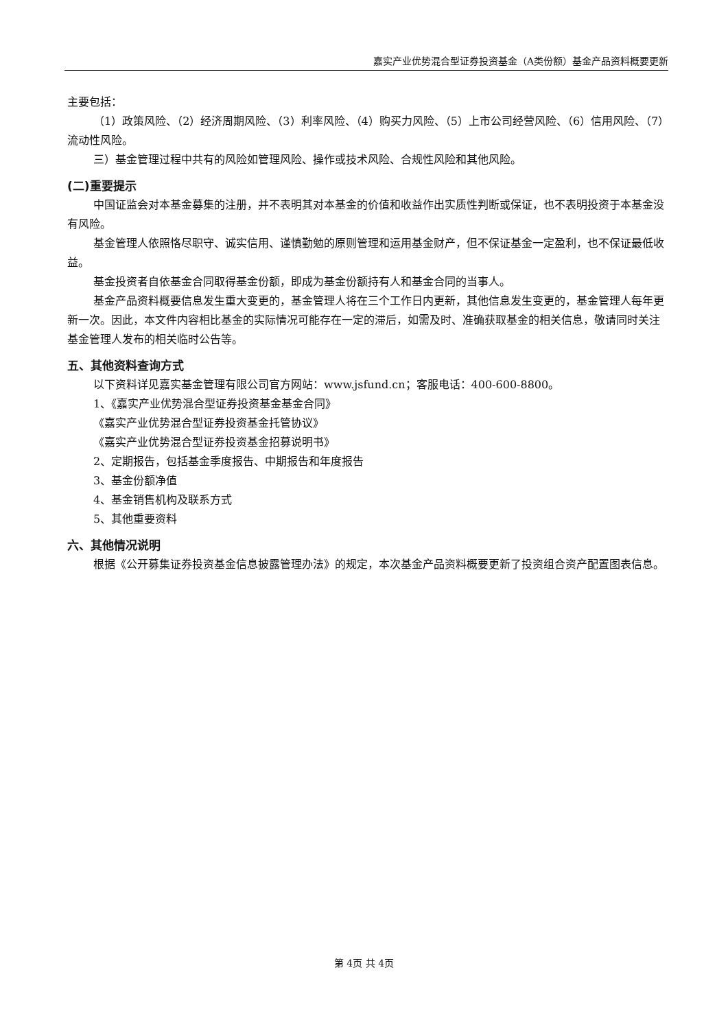嘉实产业优势混合型证券投资基金（A类份额）基金产品资料概要更新
主要包括：
（1）政策风险、（2）经济周期风险、（3）利率风险、（4）购买力风险、（5）上市公司经营风险、（6）信用风险、（7）流动性风险。
三）基金管理过程中共有的风险如管理风险、操作或技术风险、合规性风险和其他风险。
(二)重要提示
中国证监会对本基金募集的注册，并不表明其对本基金的价值和收益作出实质性判断或保证，也不表明投资于本基金没有风险。
基金管理人依照恪尽职守、诚实信用、谨慎勤勉的原则管理和运用基金财产，但不保证基金一定盈利，也不保证最低收益。
基金投资者自依基金合同取得基金份额，即成为基金份额持有人和基金合同的当事人。
基金产品资料概要信息发生重大变更的，基金管理人将在三个工作日内更新，其他信息发生变更的，基金管理人每年更新一次。因此，本文件内容相比基金的实际情况可能存在一定的滞后，如需及时、准确获取基金的相关信息，敬请同时关注基金管理人发布的相关临时公告等。
五、其他资料查询方式
以下资料详见嘉实基金管理有限公司官方网站：www.jsfund.cn；客服电话：400-600-8800。
1、《嘉实产业优势混合型证券投资基金基金合同》
《嘉实产业优势混合型证券投资基金托管协议》
《嘉实产业优势混合型证券投资基金招募说明书》
2、定期报告，包括基金季度报告、中期报告和年度报告
3、基金份额净值
4、基金销售机构及联系方式
5、其他重要资料
六、其他情况说明
根据《公开募集证券投资基金信息披露管理办法》的规定，本次基金产品资料概要更新了投资组合资产配置图表信息。
第 4页 共 4页